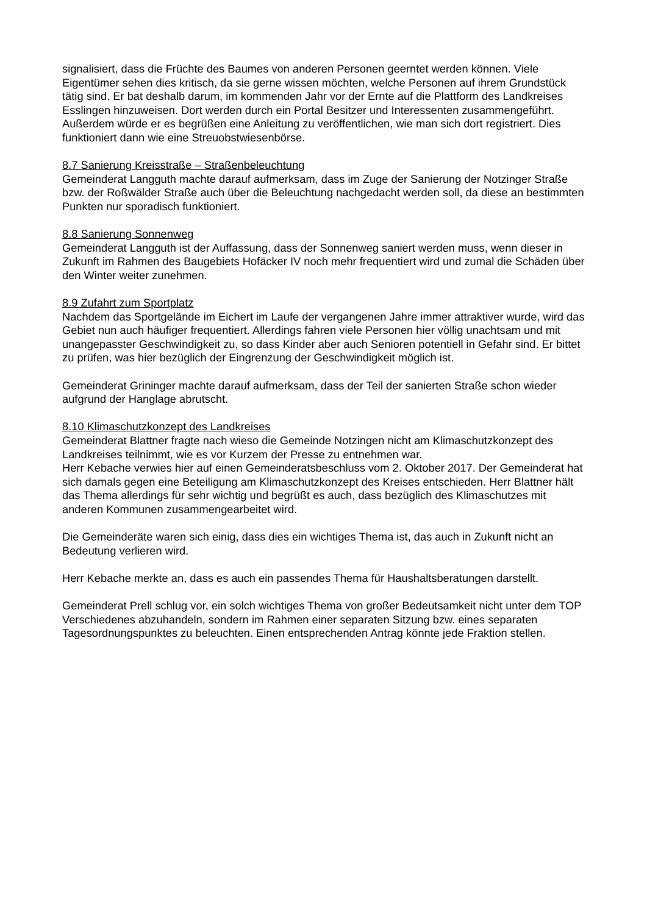signalisiert, dass die Früchte des Baumes von anderen Personen geerntet werden können. Viele Eigentümer sehen dies kritisch, da sie gerne wissen möchten, welche Personen auf ihrem Grundstück tätig sind. Er bat deshalb darum, im kommenden Jahr vor der Ernte auf die Plattform des Landkreises Esslingen hinzuweisen. Dort werden durch ein Portal Besitzer und Interessenten zusammengeführt. Außerdem würde er es begrüßen eine Anleitung zu veröffentlichen, wie man sich dort registriert. Dies funktioniert dann wie eine Streuobstwiesenbörse.
8.7 Sanierung Kreisstraße – Straßenbeleuchtung
Gemeinderat Langguth machte darauf aufmerksam, dass im Zuge der Sanierung der Notzinger Straße bzw. der Roßwälder Straße auch über die Beleuchtung nachgedacht werden soll, da diese an bestimmten Punkten nur sporadisch funktioniert.
8.8 Sanierung Sonnenweg
Gemeinderat Langguth ist der Auffassung, dass der Sonnenweg saniert werden muss, wenn dieser in Zukunft im Rahmen des Baugebiets Hofäcker IV noch mehr frequentiert wird und zumal die Schäden über den Winter weiter zunehmen.
8.9 Zufahrt zum Sportplatz
Nachdem das Sportgelände im Eichert im Laufe der vergangenen Jahre immer attraktiver wurde, wird das Gebiet nun auch häufiger frequentiert. Allerdings fahren viele Personen hier völlig unachtsam und mit unangepasster Geschwindigkeit zu, so dass Kinder aber auch Senioren potentiell in Gefahr sind. Er bittet zu prüfen, was hier bezüglich der Eingrenzung der Geschwindigkeit möglich ist.
Gemeinderat Grininger machte darauf aufmerksam, dass der Teil der sanierten Straße schon wieder aufgrund der Hanglage abrutscht.
8.10 Klimaschutzkonzept des Landkreises
Gemeinderat Blattner fragte nach wieso die Gemeinde Notzingen nicht am Klimaschutzkonzept des Landkreises teilnimmt, wie es vor Kurzem der Presse zu entnehmen war.
Herr Kebache verwies hier auf einen Gemeinderatsbeschluss vom 2. Oktober 2017. Der Gemeinderat hat sich damals gegen eine Beteiligung am Klimaschutzkonzept des Kreises entschieden. Herr Blattner hält das Thema allerdings für sehr wichtig und begrüßt es auch, dass bezüglich des Klimaschutzes mit anderen Kommunen zusammengearbeitet wird.
Die Gemeinderäte waren sich einig, dass dies ein wichtiges Thema ist, das auch in Zukunft nicht an Bedeutung verlieren wird.
Herr Kebache merkte an, dass es auch ein passendes Thema für Haushaltsberatungen darstellt.
Gemeinderat Prell schlug vor, ein solch wichtiges Thema von großer Bedeutsamkeit nicht unter dem TOP Verschiedenes abzuhandeln, sondern im Rahmen einer separaten Sitzung bzw. eines separaten Tagesordnungspunktes zu beleuchten. Einen entsprechenden Antrag könnte jede Fraktion stellen.